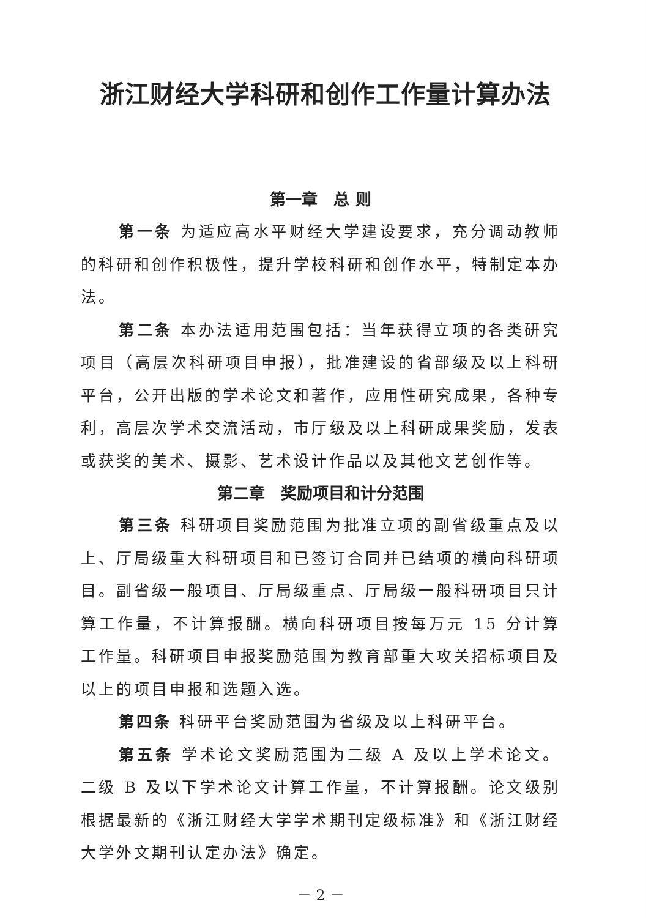浙江财经大学科研和创作工作量计算办法
第一章　总 则
第一条 为适应高水平财经大学建设要求，充分调动教师的科研和创作积极性，提升学校科研和创作水平，特制定本办法。
第二条 本办法适用范围包括：当年获得立项的各类研究项目（高层次科研项目申报），批准建设的省部级及以上科研平台，公开出版的学术论文和著作，应用性研究成果，各种专利，高层次学术交流活动，市厅级及以上科研成果奖励，发表或获奖的美术、摄影、艺术设计作品以及其他文艺创作等。
第二章　奖励项目和计分范围
第三条 科研项目奖励范围为批准立项的副省级重点及以上、厅局级重大科研项目和已签订合同并已结项的横向科研项目。副省级一般项目、厅局级重点、厅局级一般科研项目只计算工作量，不计算报酬。横向科研项目按每万元 15 分计算工作量。科研项目申报奖励范围为教育部重大攻关招标项目及以上的项目申报和选题入选。
第四条 科研平台奖励范围为省级及以上科研平台。
第五条 学术论文奖励范围为二级 A 及以上学术论文。二级 B 及以下学术论文计算工作量，不计算报酬。论文级别根据最新的《浙江财经大学学术期刊定级标准》和《浙江财经大学外文期刊认定办法》确定。
－ 2 －